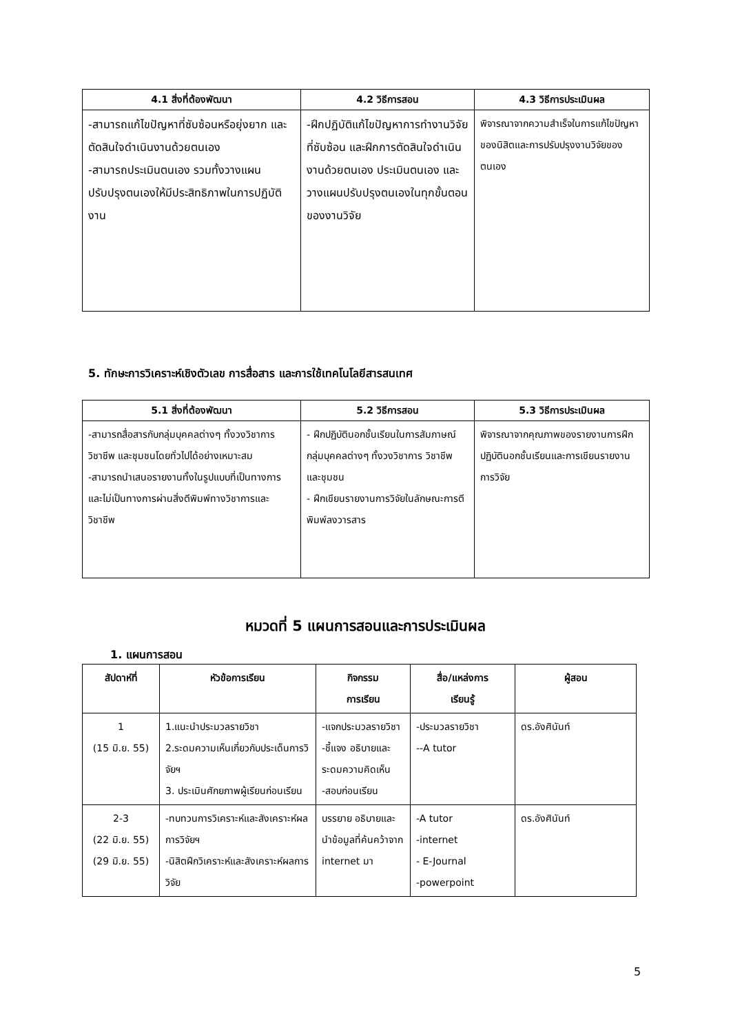| 4.1 สิ่งที่ต้องพัฒนา | 4.2 วิธีการสอน | 4.3 วิธีการประเมินผล |
| --- | --- | --- |
| -สามารถแก้ไขปัญหาที่ซับซ้อนหรือยุ่งยาก และตัดสินใจดำเนินงานด้วยตนเอง -สามารถประเมินตนเอง รวมทั้งวางแผนปรับปรุงตนเองให้มีประสิทธิภาพในการปฏิบัติงาน | -ฝึกปฏิบัติแก้ไขปัญหาการทำงานวิจัยที่ซับซ้อน และฝึกการตัดสินใจดำเนินงานด้วยตนเอง ประเมินตนเอง และวางแผนปรับปรุงตนเองในทุกขั้นตอนของงานวิจัย | พิจารณาจากความสำเร็จในการแก้ไขปัญหาของนิสิตและการปรับปรุงงานวิจัยของตนเอง |
5. ทักษะการวิเคราะห์เชิงตัวเลข การสื่อสาร และการใช้เทคโนโลยีสารสนเทศ
| 5.1 สิ่งที่ต้องพัฒนา | 5.2 วิธีการสอน | 5.3 วิธีการประเมินผล |
| --- | --- | --- |
| -สามารถสื่อสารกับกลุ่มบุคคลต่างๆ ทั้งวงวิชาการ วิชาชีพ และชุมชนโดยทั่วไปได้อย่างเหมาะสม -สามารถนำเสนอรายงานทั้งในรูปแบบที่เป็นทางการและไม่เป็นทางการผ่านสิ่งตีพิมพ์ทางวิชาการและวิชาชีพ | - ฝึกปฏิบัตินอกชั้นเรียนในการสัมภาษณ์กลุ่มบุคคลต่างๆ ทั้งวงวิชาการ วิชาชีพ และชุมชน - ฝึกเขียนรายงานการวิจัยในลักษณะการตีพิมพ์ลงวารสาร | พิจารณาจากคุณภาพของรายงานการฝึกปฏิบัตินอกชั้นเรียนและการเขียนรายงานการวิจัย |
หมวดที่ 5 แผนการสอนและการประเมินผล
1. แผนการสอน
| สัปดาห์ที่ | หัวข้อการเรียน | กิจกรรม การเรียน | สื่อ/แหล่งการ เรียนรู้ | ผู้สอน |
| --- | --- | --- | --- | --- |
| 1 (15 มิ.ย. 55) | 1.แนะนำประมวลรายวิชา 2.ระดมความเห็นเกี่ยวกับประเด็นการวิจัยฯ 3. ประเมินศักยภาพผู้เรียนก่อนเรียน | -แจกประมวลรายวิชา -ชี้แจง อธิบายและระดมความคิดเห็น -สอบก่อนเรียน | -ประมวลรายวิชา --A tutor | ดร.อังศินันท์ |
| 2-3 (22 มิ.ย. 55) (29 มิ.ย. 55) | -ทบทวนการวิเคราะห์และสังเคราะห์ผลการวิจัยฯ -นิสิตฝึกวิเคราะห์และสังเคราะห์ผลการวิจัย | บรรยาย อธิบายและนำข้อมูลที่ค้นคว้าจาก internet มา | -A tutor -internet - E-Journal -powerpoint | ดร.อังศินันท์ |
5